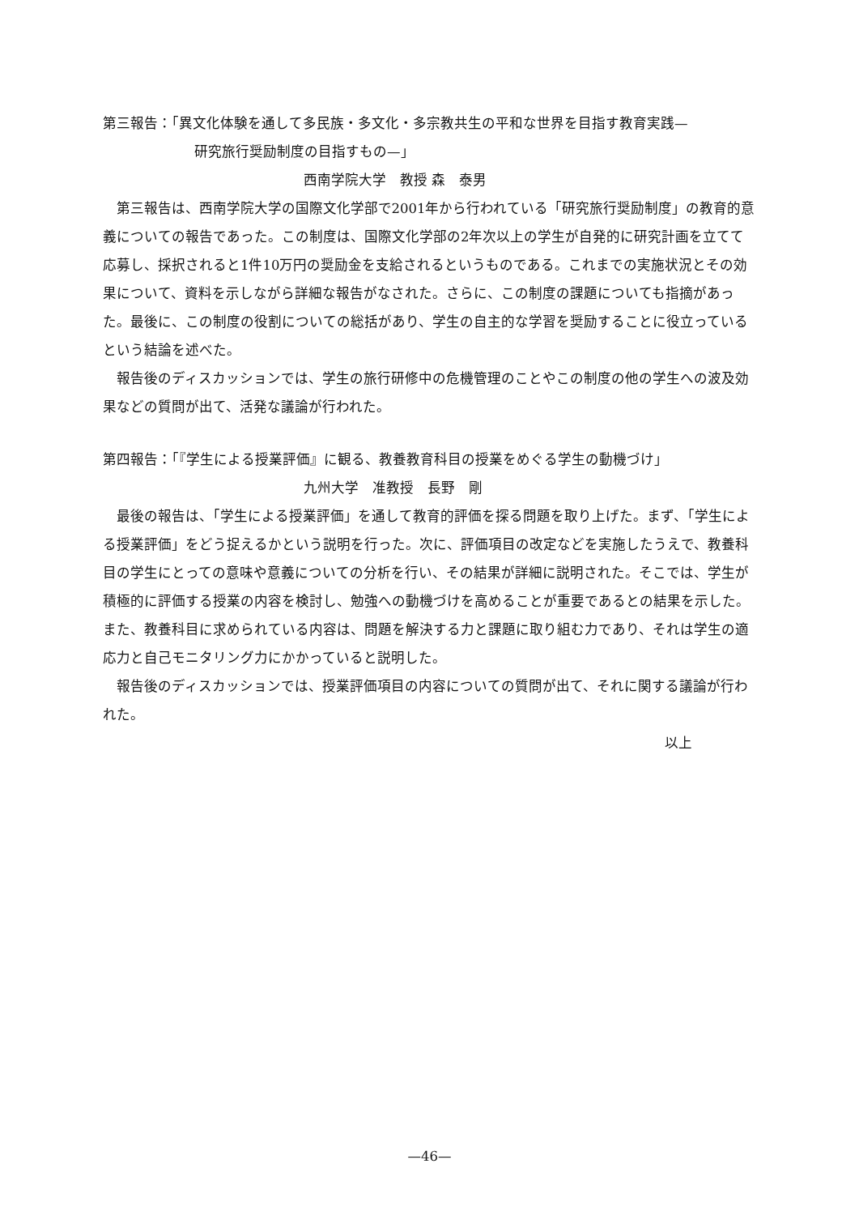第三報告：「異文化体験を通して多民族・多文化・多宗教共生の平和な世界を目指す教育実践—
研究旅行奨励制度の目指すもの—」
西南学院大学　教授 森　泰男
第三報告は、西南学院大学の国際文化学部で2001年から行われている「研究旅行奨励制度」の教育的意義についての報告であった。この制度は、国際文化学部の2年次以上の学生が自発的に研究計画を立てて応募し、採択されると1件10万円の奨励金を支給されるというものである。これまでの実施状況とその効果について、資料を示しながら詳細な報告がなされた。さらに、この制度の課題についても指摘があった。最後に、この制度の役割についての総括があり、学生の自主的な学習を奨励することに役立っているという結論を述べた。
報告後のディスカッションでは、学生の旅行研修中の危機管理のことやこの制度の他の学生への波及効果などの質問が出て、活発な議論が行われた。
第四報告：「『学生による授業評価』に観る、教養教育科目の授業をめぐる学生の動機づけ」
九州大学　准教授　長野　剛
最後の報告は、「学生による授業評価」を通して教育的評価を探る問題を取り上げた。まず、「学生による授業評価」をどう捉えるかという説明を行った。次に、評価項目の改定などを実施したうえで、教養科目の学生にとっての意味や意義についての分析を行い、その結果が詳細に説明された。そこでは、学生が積極的に評価する授業の内容を検討し、勉強への動機づけを高めることが重要であるとの結果を示した。また、教養科目に求められている内容は、問題を解決する力と課題に取り組む力であり、それは学生の適応力と自己モニタリング力にかかっていると説明した。
報告後のディスカッションでは、授業評価項目の内容についての質問が出て、それに関する議論が行われた。
以上
—46—